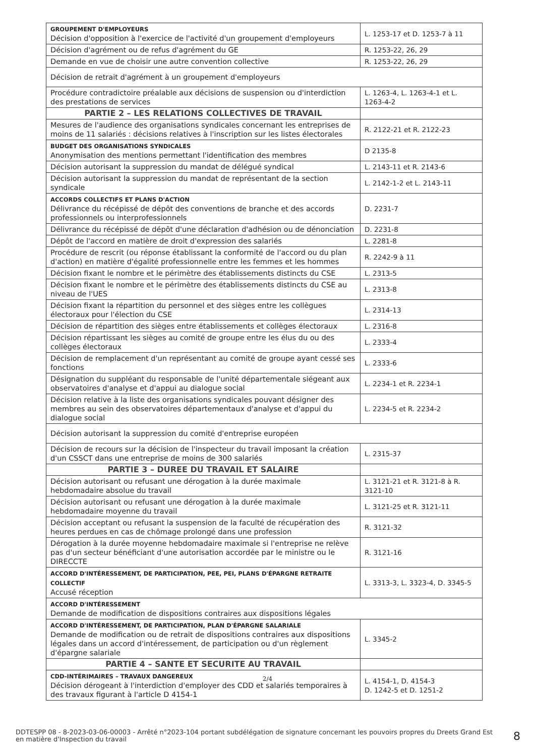| GROUPEMENT D'EMPLOYEURS Décision d'opposition à l'exercice de l'activité d'un groupement d'employeurs | L. 1253-17 et D. 1253-7 à 11 |
| Décision d'agrément ou de refus d'agrément du GE | R. 1253-22, 26, 29 |
| Demande en vue de choisir une autre convention collective | R. 1253-22, 26, 29 |
| Décision de retrait d'agrément à un groupement d'employeurs | |
| Procédure contradictoire préalable aux décisions de suspension ou d'interdiction des prestations de services | L. 1263-4, L. 1263-4-1 et L. 1263-4-2 |
| PARTIE 2 – LES RELATIONS COLLECTIVES DE TRAVAIL | |
| Mesures de l'audience des organisations syndicales concernant les entreprises de moins de 11 salariés : décisions relatives à l'inscription sur les listes électorales | R. 2122-21 et R. 2122-23 |
| BUDGET DES ORGANISATIONS SYNDICALES Anonymisation des mentions permettant l'identification des membres | D 2135-8 |
| Décision autorisant la suppression du mandat de délégué syndical | L. 2143-11 et R. 2143-6 |
| Décision autorisant la suppression du mandat de représentant de la section syndicale | L. 2142-1-2 et L. 2143-11 |
| ACCORDS COLLECTIFS ET PLANS D'ACTION Délivrance du récépissé de dépôt des conventions de branche et des accords professionnels ou interprofessionnels | D. 2231-7 |
| Délivrance du récépissé de dépôt d'une déclaration d'adhésion ou de dénonciation | D. 2231-8 |
| Dépôt de l'accord en matière de droit d'expression des salariés | L. 2281-8 |
| Procédure de rescrit (ou réponse établissant la conformité de l'accord ou du plan d'action) en matière d'égalité professionnelle entre les femmes et les hommes | R. 2242-9 à 11 |
| Décision fixant le nombre et le périmètre des établissements distincts du CSE | L. 2313-5 |
| Décision fixant le nombre et le périmètre des établissements distincts du CSE au niveau de l'UES | L. 2313-8 |
| Décision fixant la répartition du personnel et des sièges entre les collègues électoraux pour l'élection du CSE | L. 2314-13 |
| Décision de répartition des sièges entre établissements et collèges électoraux | L. 2316-8 |
| Décision répartissant les sièges au comité de groupe entre les élus du ou des collèges électoraux | L. 2333-4 |
| Décision de remplacement d'un représentant au comité de groupe ayant cessé ses fonctions | L. 2333-6 |
| Désignation du suppléant du responsable de l'unité départementale siégeant aux observatoires d'analyse et d'appui au dialogue social | L. 2234-1 et R. 2234-1 |
| Décision relative à la liste des organisations syndicales pouvant désigner des membres au sein des observatoires départementaux d'analyse et d'appui du dialogue social | L. 2234-5 et R. 2234-2 |
| Décision autorisant la suppression du comité d'entreprise européen | |
| Décision de recours sur la décision de l'inspecteur du travail imposant la création d'un CSSCT dans une entreprise de moins de 300 salariés | L. 2315-37 |
| PARTIE 3 – DUREE DU TRAVAIL ET SALAIRE | |
| Décision autorisant ou refusant une dérogation à la durée maximale hebdomadaire absolue du travail | L. 3121-21 et R. 3121-8 à R. 3121-10 |
| Décision autorisant ou refusant une dérogation à la durée maximale hebdomadaire moyenne du travail | L. 3121-25 et R. 3121-11 |
| Décision acceptant ou refusant la suspension de la faculté de récupération des heures perdues en cas de chômage prolongé dans une profession | R. 3121-32 |
| Dérogation à la durée moyenne hebdomadaire maximale si l'entreprise ne relève pas d'un secteur bénéficiant d'une autorisation accordée par le ministre ou le DIRECCTE | R. 3121-16 |
| ACCORD D'INTÉRESSEMENT, DE PARTICIPATION, PEE, PEI, PLANS D'ÉPARGNE RETRAITE COLLECTIF Accusé réception | L. 3313-3, L. 3323-4, D. 3345-5 |
| ACCORD D'INTÉRESSEMENT Demande de modification de dispositions contraires aux dispositions légales | |
| ACCORD D'INTÉRESSEMENT, DE PARTICIPATION, PLAN D'ÉPARGNE SALARIALE Demande de modification ou de retrait de dispositions contraires aux dispositions légales dans un accord d'intéressement, de participation ou d'un règlement d'épargne salariale | L. 3345-2 |
| PARTIE 4 – SANTE ET SECURITE AU TRAVAIL | |
| CDD-INTÉRIMAIRES – TRAVAUX DANGEREUX Décision dérogeant à l'interdiction d'employer des CDD et salariés temporaires à des travaux figurant à l'article D 4154-1 | L. 4154-1, D. 4154-3 D. 1242-5 et D. 1251-2 |
2/4
DDTESPP 08 - 8-2023-03-06-00003 - Arrêté n°2023-104 portant subdélégation de signature concernant les pouvoirs propres du Dreets Grand Est en matière d'Inspection du travail
8